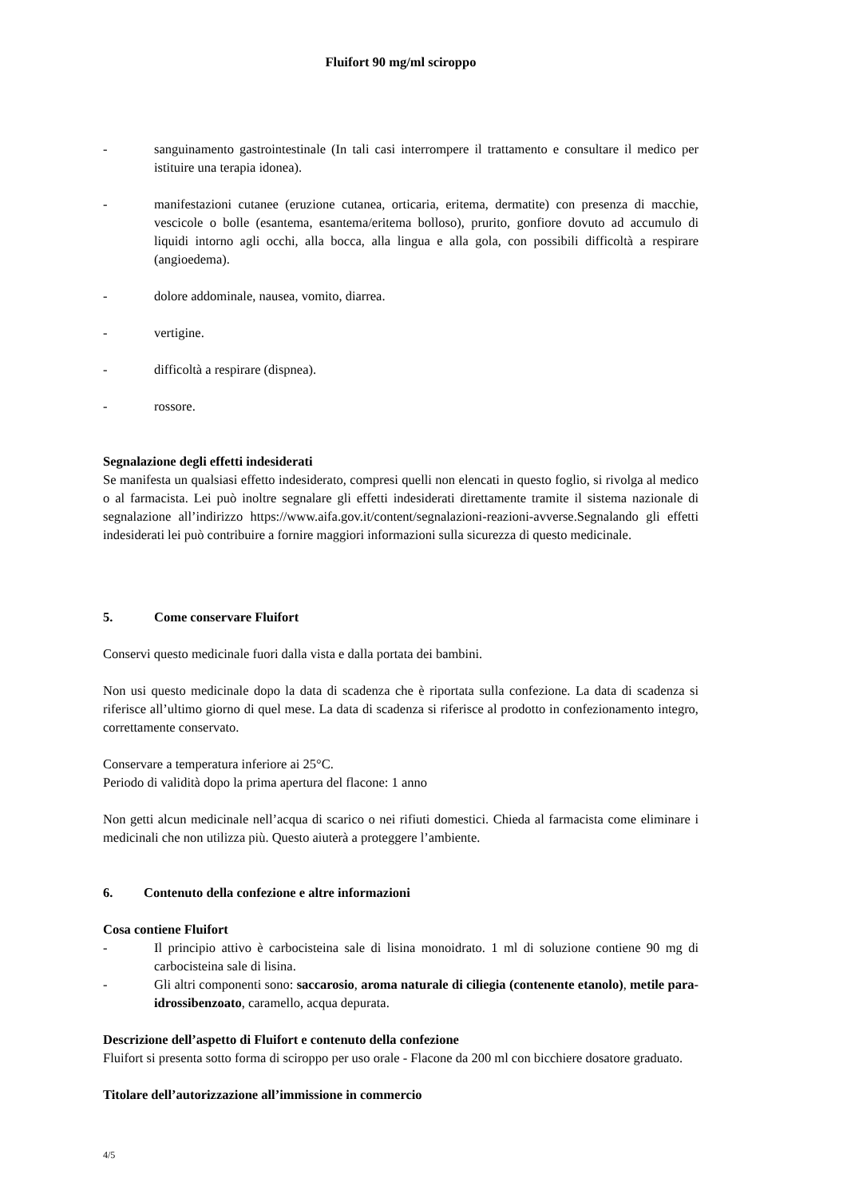Fluifort 90 mg/ml sciroppo
- sanguinamento gastrointestinale (In tali casi interrompere il trattamento e consultare il medico per istituire una terapia idonea).
- manifestazioni cutanee (eruzione cutanea, orticaria, eritema, dermatite) con presenza di macchie, vescicole o bolle (esantema, esantema/eritema bolloso), prurito, gonfiore dovuto ad accumulo di liquidi intorno agli occhi, alla bocca, alla lingua e alla gola, con possibili difficoltà a respirare (angioedema).
- dolore addominale, nausea, vomito, diarrea.
- vertigine.
- difficoltà a respirare (dispnea).
- rossore.
Segnalazione degli effetti indesiderati
Se manifesta un qualsiasi effetto indesiderato, compresi quelli non elencati in questo foglio, si rivolga al medico o al farmacista. Lei può inoltre segnalare gli effetti indesiderati direttamente tramite il sistema nazionale di segnalazione all’indirizzo https://www.aifa.gov.it/content/segnalazioni-reazioni-avverse.Segnalando gli effetti indesiderati lei può contribuire a fornire maggiori informazioni sulla sicurezza di questo medicinale.
5. Come conservare Fluifort
Conservi questo medicinale fuori dalla vista e dalla portata dei bambini.
Non usi questo medicinale dopo la data di scadenza che è riportata sulla confezione. La data di scadenza si riferisce all’ultimo giorno di quel mese. La data di scadenza si riferisce al prodotto in confezionamento integro, correttamente conservato.
Conservare a temperatura inferiore ai 25°C.
Periodo di validità dopo la prima apertura del flacone: 1 anno
Non getti alcun medicinale nell’acqua di scarico o nei rifiuti domestici. Chieda al farmacista come eliminare i medicinali che non utilizza più. Questo aiuterà a proteggere l’ambiente.
6. Contenuto della confezione e altre informazioni
Cosa contiene Fluifort
- Il principio attivo è carbocisteina sale di lisina monoidrato. 1 ml di soluzione contiene 90 mg di carbocisteina sale di lisina.
- Gli altri componenti sono: saccarosio, aroma naturale di ciliegia (contenente etanolo), metile para-idrossibenzoato, caramello, acqua depurata.
Descrizione dell’aspetto di Fluifort e contenuto della confezione
Fluifort si presenta sotto forma di sciroppo per uso orale - Flacone da 200 ml con bicchiere dosatore graduato.
Titolare dell’autorizzazione all’immissione in commercio
4/5